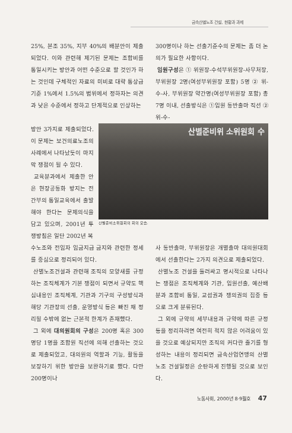금속산별노조 건설, 현황과 과제
25%, 본조 35%, 지부 40%의 배분안이 제출되었다. 이와 관련해 제기된 문제는 조합비를 통일시키는 방안과 어떤 수준으로 할 것인가 하는 것인데 구체적인 자료의 미비로 대략 통상급 기준 1%에서 1.5%의 범위에서 정하자는 의견과 낮은 수준에서 정하고 단계적으로 인상하는
300명이나 하는 선출기준수의 문제는 좀 더 논의가 필요한 사항이다.
임원구성은 ① 위원장-수석부위원장-사무처장, 부위원장 2명(여성부위원장 포함) 5명 ② 위-수-사, 부위원장 약간명(여성부위원장 포함) 총 7명 이내, 선출방식은 ①임원 동반출마 직선 ② 위-수-
방안 3가지로 제출되었다. 이 문제는 보건의료노조의 사례에서 나타났듯이 마지막 쟁점이 될 수 있다.
교육분과에서 제출한 안은 현장공동화 방지는 전 간부의 통일교육에서 출발해야 한다는 문제의식을 담고 있으며, 2001년 투쟁방침은 일단 2002년 복
산별준비위 소위원회 수
산별준비소위원회의 회의 모습.
수노조와 전임자 임금지급 금지와 관련한 정세를 중심으로 정리되어 있다.
산별노조건설과 관련해 조직의 모양새를 규정하는 조직체계가 기본 쟁점이 되면서 규약도 핵심내용인 조직체계, 기관과 기구의 구성방식과 해당 기관장의 선출, 운영방식 등은 빠진 채 정리될 수밖에 없는 근본적 한계가 존재했다.
그 외에 대의원회의 구성은 200명 혹은 300명당 1명을 조합원 직선에 의해 선출하는 것으로 제출되었고, 대의원의 역할과 기능, 활동을 보장하기 위한 방안을 보완하기로 했다. 다만 200명이나
사 동반출마, 부위원장은 개별출마 대의원대회에서 선출한다는 2가지 의견으로 제출되었다.
산별노조 건설을 둘러싸고 명시적으로 나타나는 쟁점은 조직체계와 기관, 임원선출, 예산배분과 조합비 통일, 교섭권과 쟁의권의 집중 등으로 크게 분류된다.
그 외에 규약의 세부내용과 규약에 따른 규정 등을 정리하려면 여전히 적지 않은 어려움이 있을 것으로 예상되지만 조직의 커다란 줄기를 형성하는 내용이 정리되면 금속산업연맹의 산별노조 건설일정은 순탄하게 진행될 것으로 보인다.
노동사회, 2000년 8·9월호 47